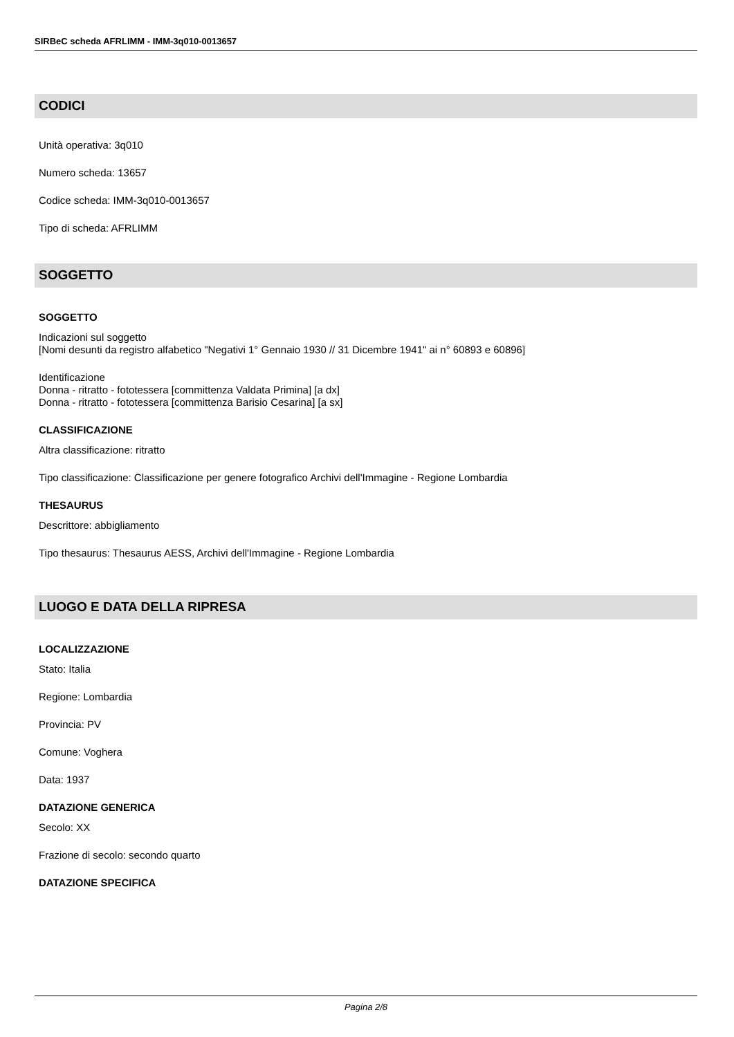SIRBeC scheda AFRLIMM - IMM-3q010-0013657
CODICI
Unità operativa: 3q010
Numero scheda: 13657
Codice scheda: IMM-3q010-0013657
Tipo di scheda: AFRLIMM
SOGGETTO
SOGGETTO
Indicazioni sul soggetto
[Nomi desunti da registro alfabetico "Negativi 1° Gennaio 1930 // 31 Dicembre 1941" ai n° 60893 e 60896]
Identificazione
Donna - ritratto - fototessera [committenza Valdata Primina] [a dx]
Donna - ritratto - fototessera [committenza Barisio Cesarina] [a sx]
CLASSIFICAZIONE
Altra classificazione: ritratto
Tipo classificazione: Classificazione per genere fotografico Archivi dell'Immagine - Regione Lombardia
THESAURUS
Descrittore: abbigliamento
Tipo thesaurus: Thesaurus AESS, Archivi dell'Immagine - Regione Lombardia
LUOGO E DATA DELLA RIPRESA
LOCALIZZAZIONE
Stato: Italia
Regione: Lombardia
Provincia: PV
Comune: Voghera
Data: 1937
DATAZIONE GENERICA
Secolo: XX
Frazione di secolo: secondo quarto
DATAZIONE SPECIFICA
Pagina 2/8